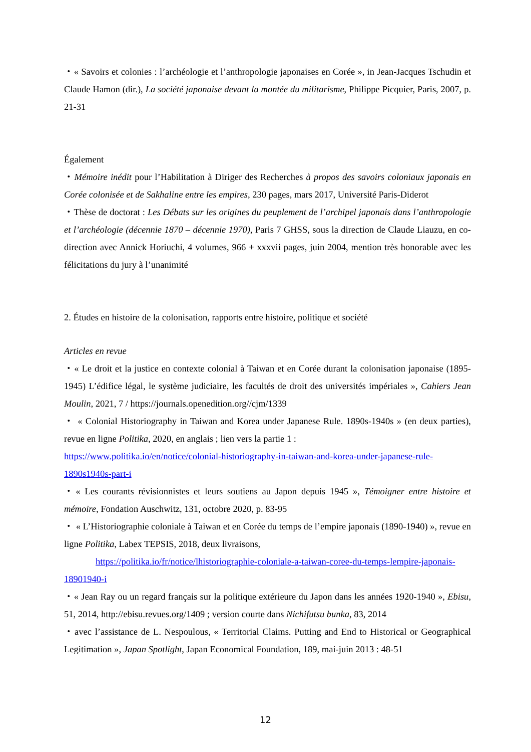・« Savoirs et colonies : l’archéologie et l’anthropologie japonaises en Corée », in Jean-Jacques Tschudin et Claude Hamon (dir.), La société japonaise devant la montée du militarisme, Philippe Picquier, Paris, 2007, p. 21-31
Également
・Mémoire inédit pour l’Habilitation à Diriger des Recherches à propos des savoirs coloniaux japonais en Corée colonisée et de Sakhaline entre les empires, 230 pages, mars 2017, Université Paris-Diderot
・Thèse de doctorat : Les Débats sur les origines du peuplement de l’archipel japonais dans l’anthropologie et l’archéologie (décennie 1870 – décennie 1970), Paris 7 GHSS, sous la direction de Claude Liauzu, en co-direction avec Annick Horiuchi, 4 volumes, 966 + xxxvii pages, juin 2004, mention très honorable avec les félicitations du jury à l’unanimité
2. Études en histoire de la colonisation, rapports entre histoire, politique et société
Articles en revue
・« Le droit et la justice en contexte colonial à Taiwan et en Corée durant la colonisation japonaise (1895-1945) L’édifice légal, le système judiciaire, les facultés de droit des universités impériales », Cahiers Jean Moulin, 2021, 7 / https://journals.openedition.org//cjm/1339
・ « Colonial Historiography in Taiwan and Korea under Japanese Rule. 1890s-1940s » (en deux parties), revue en ligne Politika, 2020, en anglais ; lien vers la partie 1 :
https://www.politika.io/en/notice/colonial-historiography-in-taiwan-and-korea-under-japanese-rule-1890s1940s-part-i
・« Les courants révisionnistes et leurs soutiens au Japon depuis 1945 », Témoigner entre histoire et mémoire, Fondation Auschwitz, 131, octobre 2020, p. 83-95
・ « L’Historiographie coloniale à Taiwan et en Corée du temps de l’empire japonais (1890-1940) », revue en ligne Politika, Labex TEPSIS, 2018, deux livraisons,
https://politika.io/fr/notice/lhistoriographie-coloniale-a-taiwan-coree-du-temps-lempire-japonais-18901940-i
・« Jean Ray ou un regard français sur la politique extérieure du Japon dans les années 1920-1940 », Ebisu, 51, 2014, http://ebisu.revues.org/1409 ; version courte dans Nichifutsu bunka, 83, 2014
・avec l’assistance de L. Nespoulous, « Territorial Claims. Putting and End to Historical or Geographical Legitimation », Japan Spotlight, Japan Economical Foundation, 189, mai-juin 2013 : 48-51
12